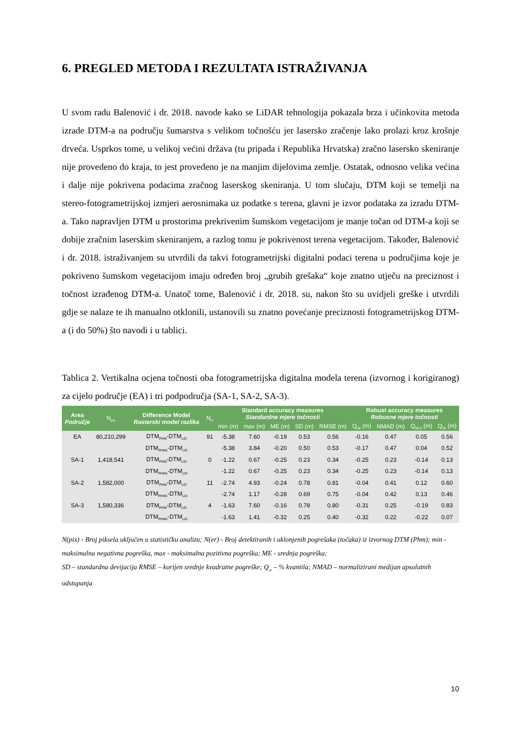6. PREGLED METODA I REZULTATA ISTRAŽIVANJA
U svom radu Balenović i dr. 2018. navode kako se LiDAR tehnologija pokazala brza i učinkovita metoda izrade DTM-a na području šumarstva s velikom točnošću jer lasersko zračenje lako prolazi kroz krošnje drveća. Usprkos tome, u velikoj većini država (tu pripada i Republika Hrvatska) zračno lasersko skeniranje nije provedeno do kraja, to jest provedeno je na manjim dijelovima zemlje. Ostatak, odnosno velika većina i dalje nije pokrivena podacima zračnog laserskog skeniranja. U tom slučaju, DTM koji se temelji na stereo-fotogrametrijskoj izmjeri aerosnimaka uz podatke s terena, glavni je izvor podataka za izradu DTM-a. Tako napravljen DTM u prostorima prekrivenim šumskom vegetacijom je manje točan od DTM-a koji se dobije zračnim laserskim skeniranjem, a razlog tomu je pokrivenost terena vegetacijom. Također, Balenović i dr. 2018. istraživanjem su utvrdili da takvi fotogrametrijski digitalni podaci terena u područjima koje je pokriveno šumskom vegetacijom imaju određen broj „grubih grešaka“ koje znatno utječu na preciznost i točnost izrađenog DTM-a. Unatoč tome, Balenović i dr. 2018. su, nakon što su uvidjeli greške i utvrdili gdje se nalaze te ih manualno otklonili, ustanovili su znatno povećanje preciznosti fotogrametrijskog DTM-a (i do 50%) što navodi i u tablici.
Tablica 2. Vertikalna ocjena točnosti oba fotogrametrijska digitalna modela terena (izvornog i korigiranog) za cijelo područje (EA) i tri podpodručja (SA-1, SA-2, SA-3).
| Area Područje | N<sub>pix</sub> | Difference Model Rasterski model razlika | N<sub>er</sub> | Standard accuracy measures Standardne mjere točnosti | | | | | Robust accuracy measures Robusne mjere točnosti | | | |
| --- | --- | --- | --- | --- | --- | --- | --- | --- | --- | --- | --- | --- |
| | | | | min (m) | max (m) | ME (m) | SD (m) | RMSE (m) | Q<sub>50</sub> (m) | NMAD (m) | Q<sub>68.3</sub> (m) | Q<sub>95</sub> (m) |
| EA | 80,210,299 | DTM<sub>PHM</sub>-DTM<sub>LiD</sub> | 91 | -5.38 | 7.60 | -0.19 | 0.53 | 0.56 | -0.16 | 0.47 | 0.05 | 0.56 |
| | | DTM<sub>PHMc</sub>-DTM<sub>LiD</sub> | | -5.38 | 3.84 | -0.20 | 0.50 | 0.53 | -0.17 | 0.47 | 0.04 | 0.52 |
| SA-1 | 1,418,541 | DTM<sub>PHM</sub>-DTM<sub>LiD</sub> | 0 | -1.22 | 0.67 | -0.25 | 0.23 | 0.34 | -0.25 | 0.23 | -0.14 | 0.13 |
| | | DTM<sub>PHMc</sub>-DTM<sub>LiD</sub> | | -1.22 | 0.67 | -0.25 | 0.23 | 0.34 | -0.25 | 0.23 | -0.14 | 0.13 |
| SA-2 | 1,582,000 | DTM<sub>PHM</sub>-DTM<sub>LiD</sub> | 11 | -2.74 | 4.93 | -0.24 | 0.78 | 0.81 | -0.04 | 0.41 | 0.12 | 0.60 |
| | | DTM<sub>PHMc</sub>-DTM<sub>LiD</sub> | | -2.74 | 1.17 | -0.28 | 0.69 | 0.75 | -0.04 | 0.42 | 0.13 | 0.46 |
| SA-3 | 1,580,336 | DTM<sub>PHM</sub>-DTM<sub>LiD</sub> | 4 | -1.63 | 7.60 | -0.16 | 0.78 | 0.80 | -0.31 | 0.25 | -0.19 | 0.83 |
| | | DTM<sub>PHMc</sub>-DTM<sub>LiD</sub> | | -1.63 | 1.41 | -0.32 | 0.25 | 0.40 | -0.32 | 0.22 | -0.22 | 0.07 |
N(pix) - Broj piksela uključen u statističku analizu; N(er) - Broj detektiranih i uklonjenih pogrešaka (točaka) iz izvornog DTM (Phm); min - maksimalna negativna pogreška, max - maksimalna pozitivna pogreška; ME - srednja pogreška;
SD – standardna devijacija RMSE – korijen srednje kvadratne pogreške; Q<sub>xx</sub> – % kvantila; NMAD – normalizirani medijan apsolutnih odstupanja
10